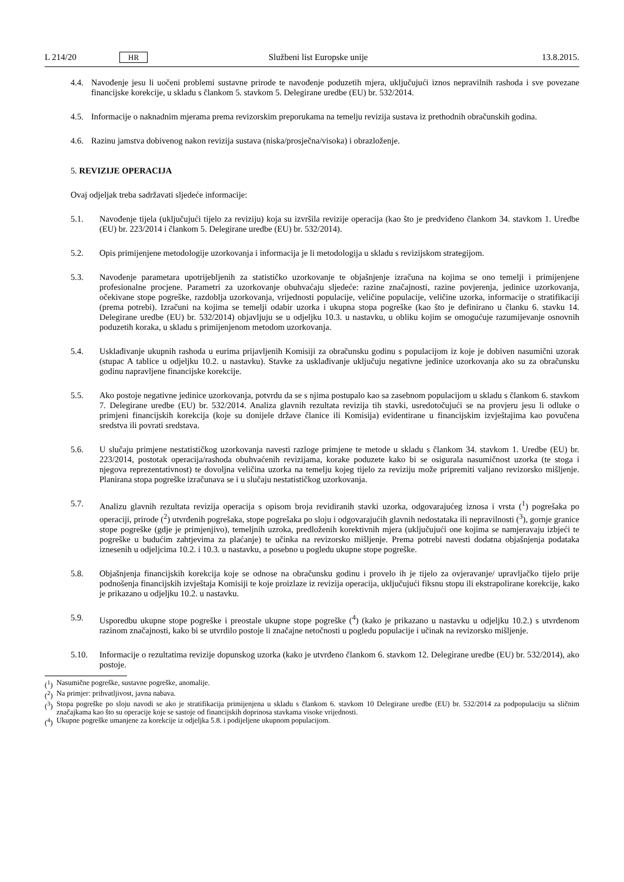L 214/20 HR Službeni list Europske unije 13.8.2015.
4.4.
Navođenje jesu li uočeni problemi sustavne prirode te navođenje poduzetih mjera, uključujući iznos nepravilnih rashoda i sve povezane financijske korekcije, u skladu s člankom 5. stavkom 5. Delegirane uredbe (EU) br. 532/2014.
4.5.
Informacije o naknadnim mjerama prema revizorskim preporukama na temelju revizija sustava iz prethodnih obračunskih godina.
4.6.
Razinu jamstva dobivenog nakon revizija sustava (niska/prosječna/visoka) i obrazloženje.
5. REVIZIJE OPERACIJA
Ovaj odjeljak treba sadržavati sljedeće informacije:
5.1. Navođenje tijela (uključujući tijelo za reviziju) koja su izvršila revizije operacija (kao što je predviđeno člankom 34. stavkom 1. Uredbe (EU) br. 223/2014 i člankom 5. Delegirane uredbe (EU) br. 532/2014).
5.2. Opis primijenjene metodologije uzorkovanja i informacija je li metodologija u skladu s revizijskom strategijom.
5.3. Navođenje parametara upotrijebljenih za statističko uzorkovanje te objašnjenje izračuna na kojima se ono temelji i primijenjene profesionalne procjene. Parametri za uzorkovanje obuhvaćaju sljedeće: razine značajnosti, razine povjerenja, jedinice uzorkovanja, očekivane stope pogreške, razdoblja uzorkovanja, vrijednosti populacije, veličine populacije, veličine uzorka, informacije o stratifikaciji (prema potrebi). Izračuni na kojima se temelji odabir uzorka i ukupna stopa pogreške (kao što je definirano u članku 6. stavku 14. Delegirane uredbe (EU) br. 532/2014) objavljuju se u odjeljku 10.3. u nastavku, u obliku kojim se omogućuje razumijevanje osnovnih poduzetih koraka, u skladu s primijenjenom metodom uzorkovanja.
5.4. Usklađivanje ukupnih rashoda u eurima prijavljenih Komisiji za obračunsku godinu s populacijom iz koje je dobiven nasumični uzorak (stupac A tablice u odjeljku 10.2. u nastavku). Stavke za usklađivanje uključuju negativne jedinice uzorkovanja ako su za obračunsku godinu napravljene financijske korekcije.
5.5. Ako postoje negativne jedinice uzorkovanja, potvrdu da se s njima postupalo kao sa zasebnom populacijom u skladu s člankom 6. stavkom 7. Delegirane uredbe (EU) br. 532/2014. Analiza glavnih rezultata revizija tih stavki, usredotočujući se na provjeru jesu li odluke o primjeni financijskih korekcija (koje su donijele države članice ili Komisija) evidentirane u financijskim izvještajima kao povučena sredstva ili povrati sredstava.
5.6. U slučaju primjene nestatističkog uzorkovanja navesti razloge primjene te metode u skladu s člankom 34. stavkom 1. Uredbe (EU) br. 223/2014, postotak operacija/rashoda obuhvaćenih revizijama, korake poduzete kako bi se osigurala nasumičnost uzorka (te stoga i njegova reprezentativnost) te dovoljna veličina uzorka na temelju kojeg tijelo za reviziju može pripremiti valjano revizorsko mišljenje. Planirana stopa pogreške izračunava se i u slučaju nestatističkog uzorkovanja.
5.7. Analizu glavnih rezultata revizija operacija s opisom broja revidiranih stavki uzorka, odgovarajućeg iznosa i vrsta (<sup>1</sup>) pogrešaka po operaciji, prirode (<sup>2</sup>) utvrđenih pogrešaka, stope pogrešaka po sloju i odgovarajućih glavnih nedostataka ili nepravilnosti (<sup>3</sup>), gornje granice stope pogreške (gdje je primjenjivo), temeljnih uzroka, predloženih korektivnih mjera (uključujući one kojima se namjeravaju izbjeći te pogreške u budućim zahtjevima za plaćanje) te učinka na revizorsko mišljenje. Prema potrebi navesti dodatna objašnjenja podataka iznesenih u odjeljcima 10.2. i 10.3. u nastavku, a posebno u pogledu ukupne stope pogreške.
5.8. Objašnjenja financijskih korekcija koje se odnose na obračunsku godinu i provelo ih je tijelo za ovjeravanje/ upravljačko tijelo prije podnošenja financijskih izvještaja Komisiji te koje proizlaze iz revizija operacija, uključujući fiksnu stopu ili ekstrapolirane korekcije, kako je prikazano u odjeljku 10.2. u nastavku.
5.9. Usporedbu ukupne stope pogreške i preostale ukupne stope pogreške (<sup>4</sup>) (kako je prikazano u nastavku u odjeljku 10.2.) s utvrđenom razinom značajnosti, kako bi se utvrdilo postoje li značajne netočnosti u pogledu populacije i učinak na revizorsko mišljenje.
5.10. Informacije o rezultatima revizije dopunskog uzorka (kako je utvrđeno člankom 6. stavkom 12. Delegirane uredbe (EU) br. 532/2014), ako postoje.
(<sup>1</sup>) Nasumične pogreške, sustavne pogreške, anomalije.
(<sup>2</sup>) Na primjer: prihvatljivost, javna nabava.
(<sup>3</sup>) Stopa pogreške po sloju navodi se ako je stratifikacija primijenjena u skladu s člankom 6. stavkom 10 Delegirane uredbe (EU) br. 532/2014 za podpopulaciju sa sličnim značajkama kao što su operacije koje se sastoje od financijskih doprinosa stavkama visoke vrijednosti.
(<sup>4</sup>) Ukupne pogreške umanjene za korekcije iz odjeljka 5.8. i podijeljene ukupnom populacijom.